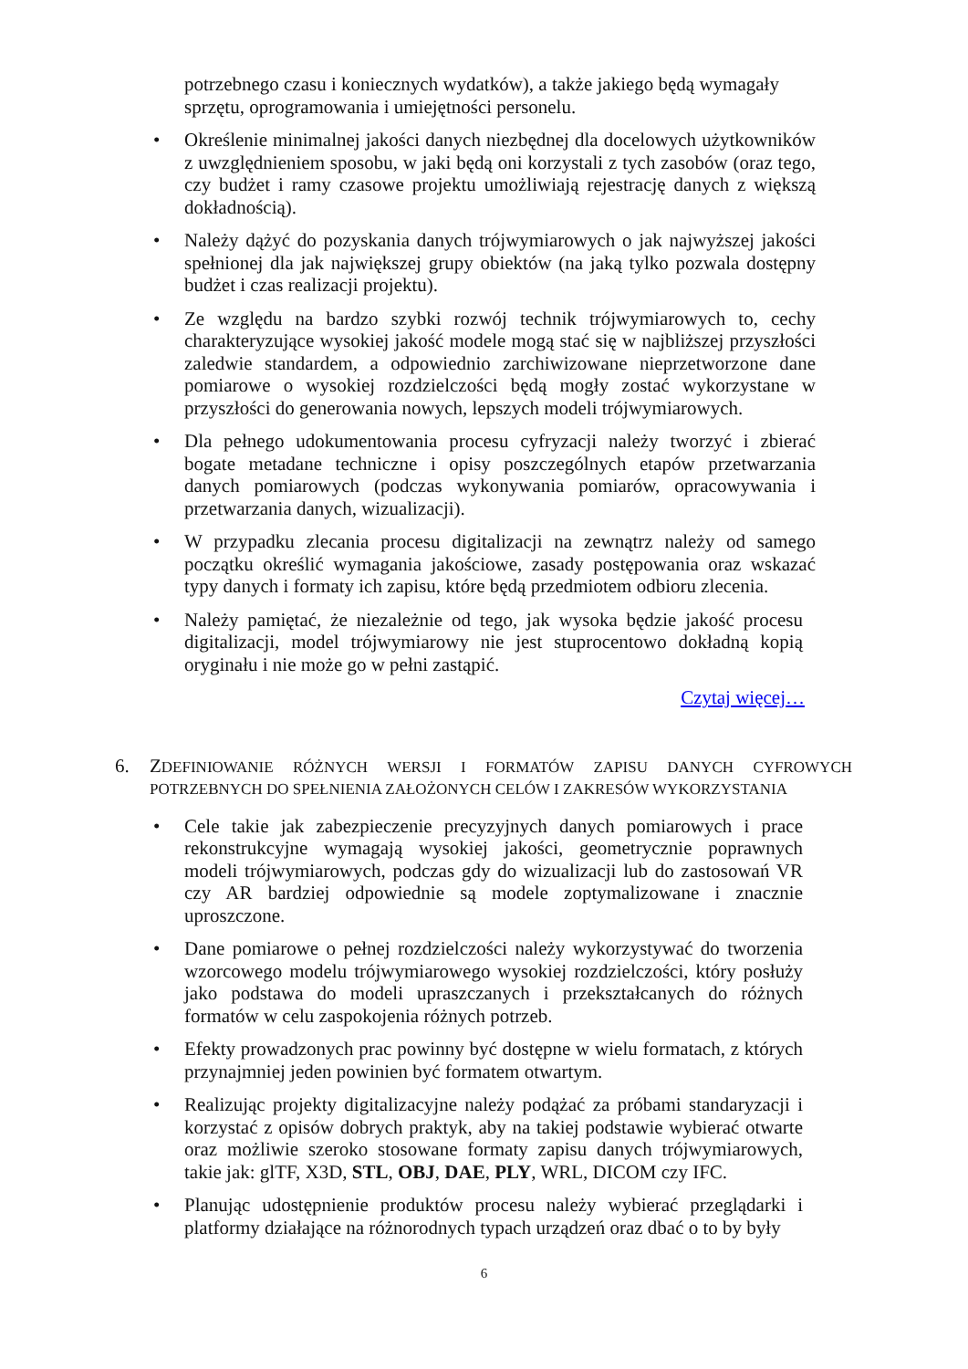potrzebnego czasu i koniecznych wydatków), a także jakiego będą wymagały sprzętu, oprogramowania i umiejętności personelu.
• Określenie minimalnej jakości danych niezbędnej dla docelowych użytkowników z uwzględnieniem sposobu, w jaki będą oni korzystali z tych zasobów (oraz tego, czy budżet i ramy czasowe projektu umożliwiają rejestrację danych z większą dokładnością).
• Należy dążyć do pozyskania danych trójwymiarowych o jak najwyższej jakości spełnionej dla jak największej grupy obiektów (na jaką tylko pozwala dostępny budżet i czas realizacji projektu).
• Ze względu na bardzo szybki rozwój technik trójwymiarowych to, cechy charakteryzujące wysokiej jakość modele mogą stać się w najbliższej przyszłości zaledwie standardem, a odpowiednio zarchiwizowane nieprzetworzone dane pomiarowe o wysokiej rozdzielczości będą mogły zostać wykorzystane w przyszłości do generowania nowych, lepszych modeli trójwymiarowych.
• Dla pełnego udokumentowania procesu cyfryzacji należy tworzyć i zbierać bogate metadane techniczne i opisy poszczególnych etapów przetwarzania danych pomiarowych (podczas wykonywania pomiarów, opracowywania i przetwarzania danych, wizualizacji).
• W przypadku zlecania procesu digitalizacji na zewnątrz należy od samego początku określić wymagania jakościowe, zasady postępowania oraz wskazać typy danych i formaty ich zapisu, które będą przedmiotem odbioru zlecenia.
• Należy pamiętać, że niezależnie od tego, jak wysoka będzie jakość procesu digitalizacji, model trójwymiarowy nie jest stuprocentowo dokładną kopią oryginału i nie może go w pełni zastąpić.
Czytaj więcej…
6. ZDEFINIOWANIE RÓŻNYCH WERSJI I FORMATÓW ZAPISU DANYCH CYFROWYCH POTRZEBNYCH DO SPEŁNIENIA ZAŁOŻONYCH CELÓW I ZAKRESÓW WYKORZYSTANIA
• Cele takie jak zabezpieczenie precyzyjnych danych pomiarowych i prace rekonstrukcyjne wymagają wysokiej jakości, geometrycznie poprawnych modeli trójwymiarowych, podczas gdy do wizualizacji lub do zastosowań VR czy AR bardziej odpowiednie są modele zoptymalizowane i znacznie uproszczone.
• Dane pomiarowe o pełnej rozdzielczości należy wykorzystywać do tworzenia wzorcowego modelu trójwymiarowego wysokiej rozdzielczości, który posłuży jako podstawa do modeli upraszczanych i przekształcanych do różnych formatów w celu zaspokojenia różnych potrzeb.
• Efekty prowadzonych prac powinny być dostępne w wielu formatach, z których przynajmniej jeden powinien być formatem otwartym.
• Realizując projekty digitalizacyjne należy podążać za próbami standaryzacji i korzystać z opisów dobrych praktyk, aby na takiej podstawie wybierać otwarte oraz możliwie szeroko stosowane formaty zapisu danych trójwymiarowych, takie jak: glTF, X3D, STL, OBJ, DAE, PLY, WRL, DICOM czy IFC.
• Planując udostępnienie produktów procesu należy wybierać przeglądarki i platformy działające na różnorodnych typach urządzeń oraz dbać o to by były
6